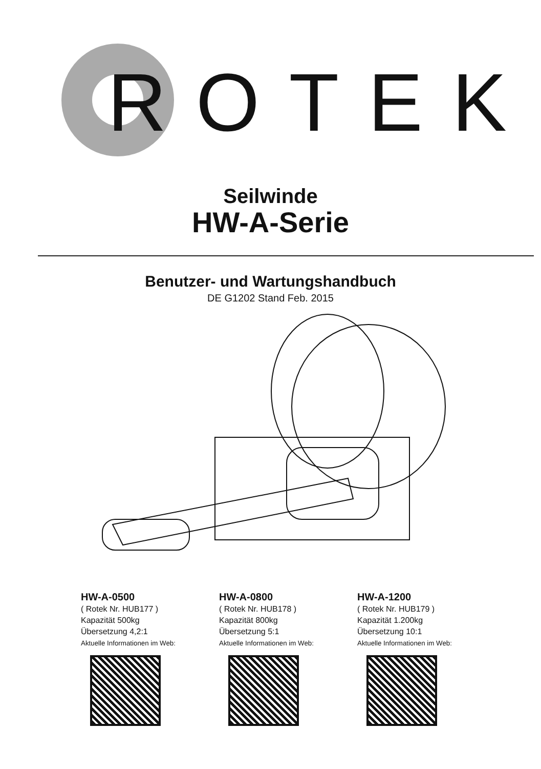ROTEK
Seilwinde
HW-A-Serie
Benutzer- und Wartungshandbuch
DE G1202 Stand Feb. 2015
HW-A-0500
( Rotek Nr. HUB177 )
Kapazität 500kg
Übersetzung 4,2:1
Aktuelle Informationen im Web:
HW-A-0800
( Rotek Nr. HUB178 )
Kapazität 800kg
Übersetzung 5:1
Aktuelle Informationen im Web:
HW-A-1200
( Rotek Nr. HUB179 )
Kapazität 1.200kg
Übersetzung 10:1
Aktuelle Informationen im Web: